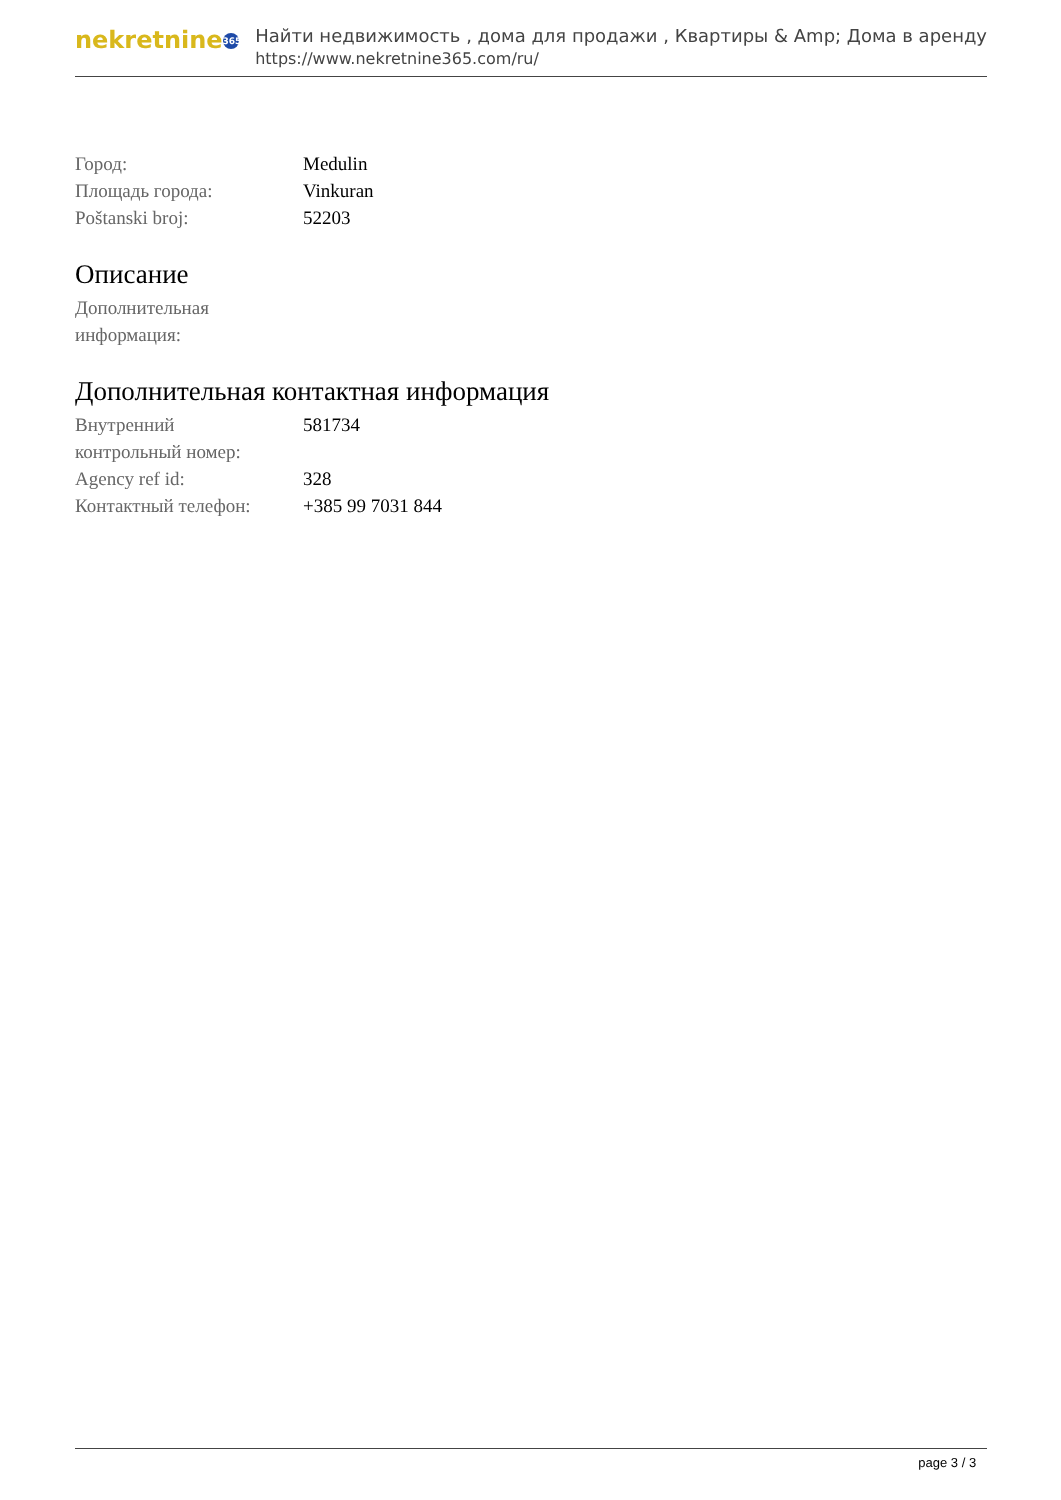nekretnine 365
Найти недвижимость , дома для продажи , Квартиры & Amp; Дома в аренду
https://www.nekretnine365.com/ru/
| Город: | Medulin |
| Площадь города: | Vinkuran |
| Poštanski broj: | 52203 |
Описание
| Дополнительная информация: | |
Дополнительная контактная информация
| Внутренний контрольный номер: | 581734 |
| Agency ref id: | 328 |
| Контактный телефон: | +385 99 7031 844 |
page 3 / 3